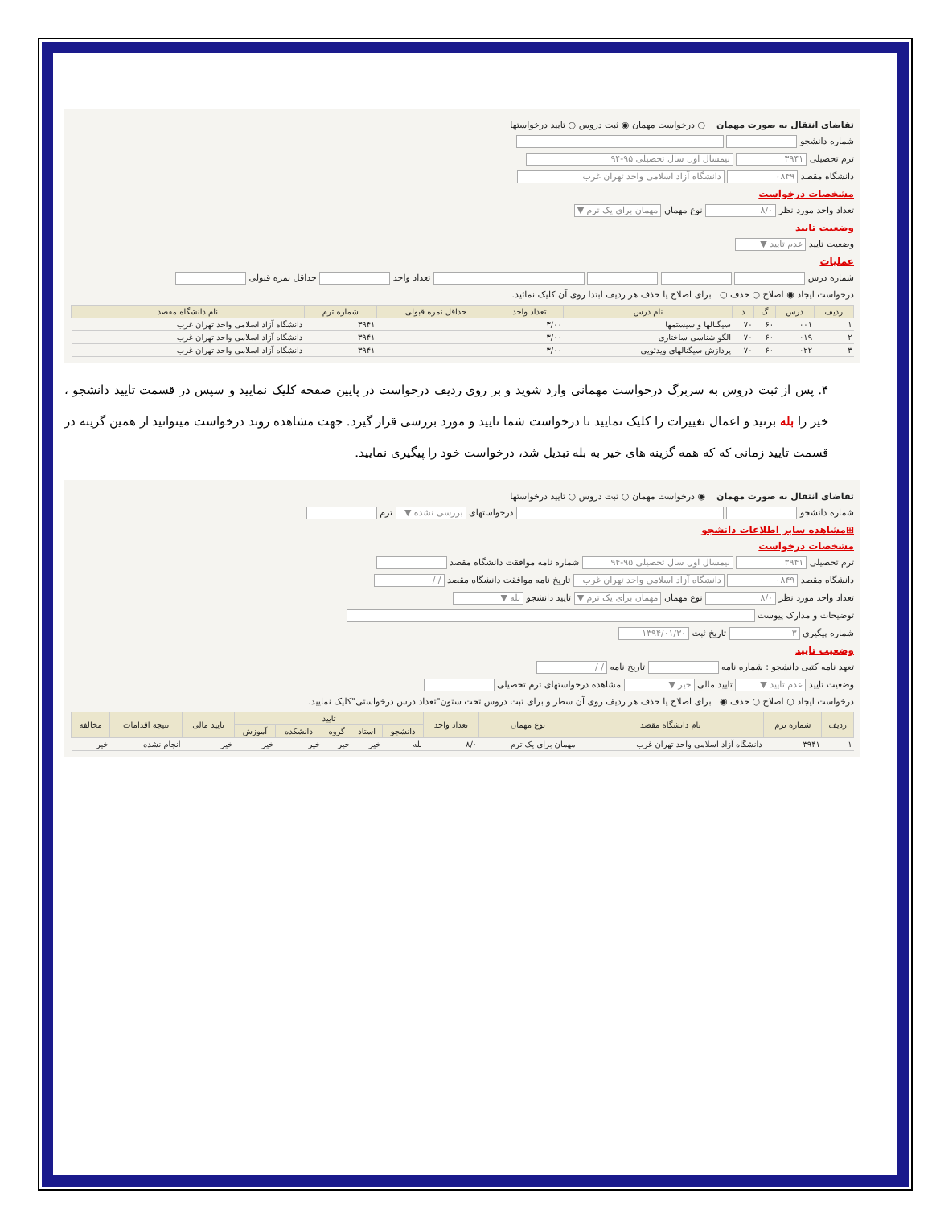تقاضای انتقال به صورت مهمان ○ درخواست مهمان ◉ ثبت دروس ○ تایید درخواستها
شماره دانشجو
ترم تحصیلی ۳۹۴۱ نیمسال اول سال تحصیلی ۹۵-۹۴
دانشگاه مقصد ۰۸۴۹ دانشگاه آزاد اسلامی واحد تهران غرب
مشخصات درخواست
تعداد واحد مورد نظر ۸/۰ نوع مهمان مهمان برای یک ترم ▼
وضعیت تایید
وضعیت تایید عدم تایید ▼
عملیات
شماره درس تعداد واحد حداقل نمره قبولی
درخواست ایجاد ◉ اصلاح ○ حذف ○ برای اصلاح یا حذف هر ردیف ابتدا روی آن کلیک نمائید.
| ردیف | درس | گ | د | نام درس | تعداد واحد | حداقل نمره قبولی | شماره ترم | نام دانشگاه مقصد |
| --- | --- | --- | --- | --- | --- | --- | --- | --- |
| ۱ | ۰۰۱ | ۶۰ | ۷۰ | سیگنالها و سیستمها | ۳/۰۰ | | ۳۹۴۱ | دانشگاه آزاد اسلامی واحد تهران غرب |
| ۲ | ۰۱۹ | ۶۰ | ۷۰ | الگو شناسی ساختاری | ۳/۰۰ | | ۳۹۴۱ | دانشگاه آزاد اسلامی واحد تهران غرب |
| ۳ | ۰۲۲ | ۶۰ | ۷۰ | پردازش سیگنالهای ویدئویی | ۳/۰۰ | | ۳۹۴۱ | دانشگاه آزاد اسلامی واحد تهران غرب |
۴. پس از ثبت دروس به سربرگ درخواست مهمانی وارد شوید و بر روی ردیف درخواست در پایین صفحه کلیک نمایید و سپس در قسمت تایید دانشجو ، خیر را بله بزنید و اعمال تغییرات را کلیک نمایید تا درخواست شما تایید و مورد بررسی قرار گیرد. جهت مشاهده روند درخواست میتوانید از همین گزینه در قسمت تایید زمانی که که همه گزینه های خیر به بله تبدیل شد، درخواست خود را پیگیری نمایید.
تقاضای انتقال به صورت مهمان ◉ درخواست مهمان ○ ثبت دروس ○ تایید درخواستها
شماره دانشجو درخواستهای بررسی نشده ▼ ترم
⊞مشاهده سایر اطلاعات دانشجو
مشخصات درخواست
ترم تحصیلی ۳۹۴۱ نیمسال اول سال تحصیلی ۹۵-۹۴ شماره نامه موافقت دانشگاه مقصد
دانشگاه مقصد ۰۸۴۹ دانشگاه آزاد اسلامی واحد تهران غرب تاریخ نامه موافقت دانشگاه مقصد / /
تعداد واحد مورد نظر ۸/۰ نوع مهمان مهمان برای یک ترم ▼ تایید دانشجو بله ▼
توضیحات و مدارک پیوست
شماره پیگیری ۳ تاریخ ثبت ۱۳۹۴/۰۱/۳۰
وضعیت تایید
تعهد نامه کتبی دانشجو : شماره نامه تاریخ نامه / /
وضعیت تایید عدم تایید ▼ تایید مالی خیر ▼ مشاهده درخواستهای ترم تحصیلی
درخواست ایجاد ○ اصلاح ○ حذف ◉ برای اصلاح یا حذف هر ردیف روی آن سطر و برای ثبت دروس تحت ستون"تعداد درس درخواستی"کلیک نمایید.
| ردیف | شماره ترم | نام دانشگاه مقصد | نوع مهمان | تعداد واحد | تایید | | | | | تایید مالی | نتیجه اقدامات | مخالفه |
| --- | --- | --- | --- | --- | --- | --- | --- | --- | --- | --- | --- | --- |
| | | | | | دانشجو | استاد | گروه | دانشکده | آموزش | | | |
| ۱ | ۳۹۴۱ | دانشگاه آزاد اسلامی واحد تهران غرب | مهمان برای یک ترم | ۸/۰ | بله | خیر | خیر | خیر | خیر | خیر | انجام نشده | خیر |